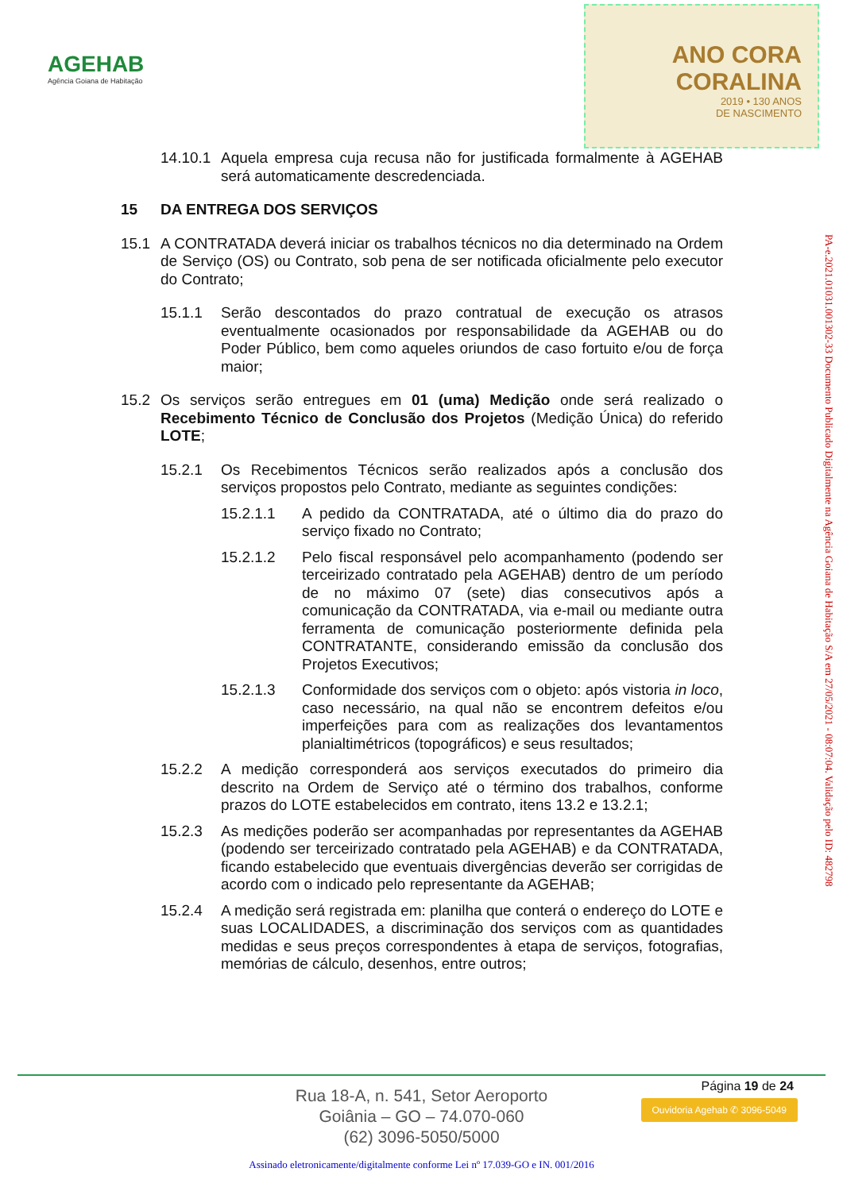AGEHAB
Agência Goiana de Habitação
ANO CORA
CORALINA
2019 • 130 ANOS
DE NASCIMENTO
14.10.1 Aquela empresa cuja recusa não for justificada formalmente à AGEHAB será automaticamente descredenciada.
15 DA ENTREGA DOS SERVIÇOS
15.1 A CONTRATADA deverá iniciar os trabalhos técnicos no dia determinado na Ordem de Serviço (OS) ou Contrato, sob pena de ser notificada oficialmente pelo executor do Contrato;
15.1.1 Serão descontados do prazo contratual de execução os atrasos eventualmente ocasionados por responsabilidade da AGEHAB ou do Poder Público, bem como aqueles oriundos de caso fortuito e/ou de força maior;
15.2 Os serviços serão entregues em 01 (uma) Medição onde será realizado o Recebimento Técnico de Conclusão dos Projetos (Medição Única) do referido LOTE;
15.2.1 Os Recebimentos Técnicos serão realizados após a conclusão dos serviços propostos pelo Contrato, mediante as seguintes condições:
15.2.1.1 A pedido da CONTRATADA, até o último dia do prazo do serviço fixado no Contrato;
15.2.1.2 Pelo fiscal responsável pelo acompanhamento (podendo ser terceirizado contratado pela AGEHAB) dentro de um período de no máximo 07 (sete) dias consecutivos após a comunicação da CONTRATADA, via e-mail ou mediante outra ferramenta de comunicação posteriormente definida pela CONTRATANTE, considerando emissão da conclusão dos Projetos Executivos;
15.2.1.3 Conformidade dos serviços com o objeto: após vistoria in loco, caso necessário, na qual não se encontrem defeitos e/ou imperfeições para com as realizações dos levantamentos planialtimétricos (topográficos) e seus resultados;
15.2.2 A medição corresponderá aos serviços executados do primeiro dia descrito na Ordem de Serviço até o término dos trabalhos, conforme prazos do LOTE estabelecidos em contrato, itens 13.2 e 13.2.1;
15.2.3 As medições poderão ser acompanhadas por representantes da AGEHAB (podendo ser terceirizado contratado pela AGEHAB) e da CONTRATADA, ficando estabelecido que eventuais divergências deverão ser corrigidas de acordo com o indicado pelo representante da AGEHAB;
15.2.4 A medição será registrada em: planilha que conterá o endereço do LOTE e suas LOCALIDADES, a discriminação dos serviços com as quantidades medidas e seus preços correspondentes à etapa de serviços, fotografias, memórias de cálculo, desenhos, entre outros;
PA-e.2021.01031.001302-33 Documento Publicado Digitalmente na Agência Goiana de Habitação S/A em 27/05/2021 - 08:07:04. Validação pelo ID: 482798
Página 19 de 24
Ouvidoria Agehab ✆ 3096-5049
Rua 18-A, n. 541, Setor Aeroporto
Goiânia – GO – 74.070-060
(62) 3096-5050/5000
Assinado eletronicamente/digitalmente conforme Lei nº 17.039-GO e IN. 001/2016